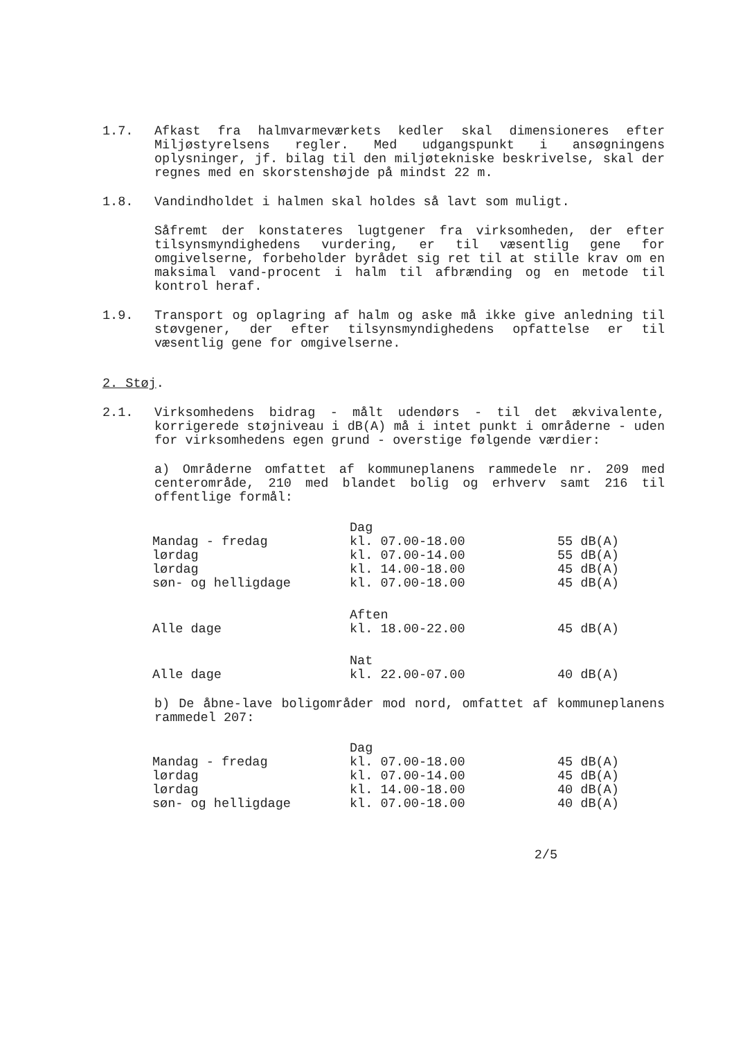1.7. Afkast fra halmvarmeværkets kedler skal dimensioneres efter Miljøstyrelsens regler. Med udgangspunkt i ansøgningens oplysninger, jf. bilag til den miljøtekniske beskrivelse, skal der regnes med en skorstenshøjde på mindst 22 m.
1.8. Vandindholdet i halmen skal holdes så lavt som muligt.
Såfremt der konstateres lugtgener fra virksomheden, der efter tilsynsmyndighedens vurdering, er til væsentlig gene for omgivelserne, forbeholder byrådet sig ret til at stille krav om en maksimal vand-procent i halm til afbrænding og en metode til kontrol heraf.
1.9. Transport og oplagring af halm og aske må ikke give anledning til støvgener, der efter tilsynsmyndighedens opfattelse er til væsentlig gene for omgivelserne.
2. Støj.
2.1. Virksomhedens bidrag - målt udendørs - til det ækvivalente, korrigerede støjniveau i dB(A) må i intet punkt i områderne - uden for virksomhedens egen grund - overstige følgende værdier:
a) Områderne omfattet af kommuneplanens rammedele nr. 209 med centerområde, 210 med blandet bolig og erhverv samt 216 til offentlige formål:
| | Dag | |
| Mandag - fredag | kl. 07.00-18.00 | 55 dB(A) |
| lørdag | kl. 07.00-14.00 | 55 dB(A) |
| lørdag | kl. 14.00-18.00 | 45 dB(A) |
| søn- og helligdage | kl. 07.00-18.00 | 45 dB(A) |
| | Aften | |
| Alle dage | kl. 18.00-22.00 | 45 dB(A) |
| | Nat | |
| Alle dage | kl. 22.00-07.00 | 40 dB(A) |
b) De åbne-lave boligområder mod nord, omfattet af kommuneplanens rammedel 207:
| | Dag | |
| Mandag - fredag | kl. 07.00-18.00 | 45 dB(A) |
| lørdag | kl. 07.00-14.00 | 45 dB(A) |
| lørdag | kl. 14.00-18.00 | 40 dB(A) |
| søn- og helligdage | kl. 07.00-18.00 | 40 dB(A) |
2/5